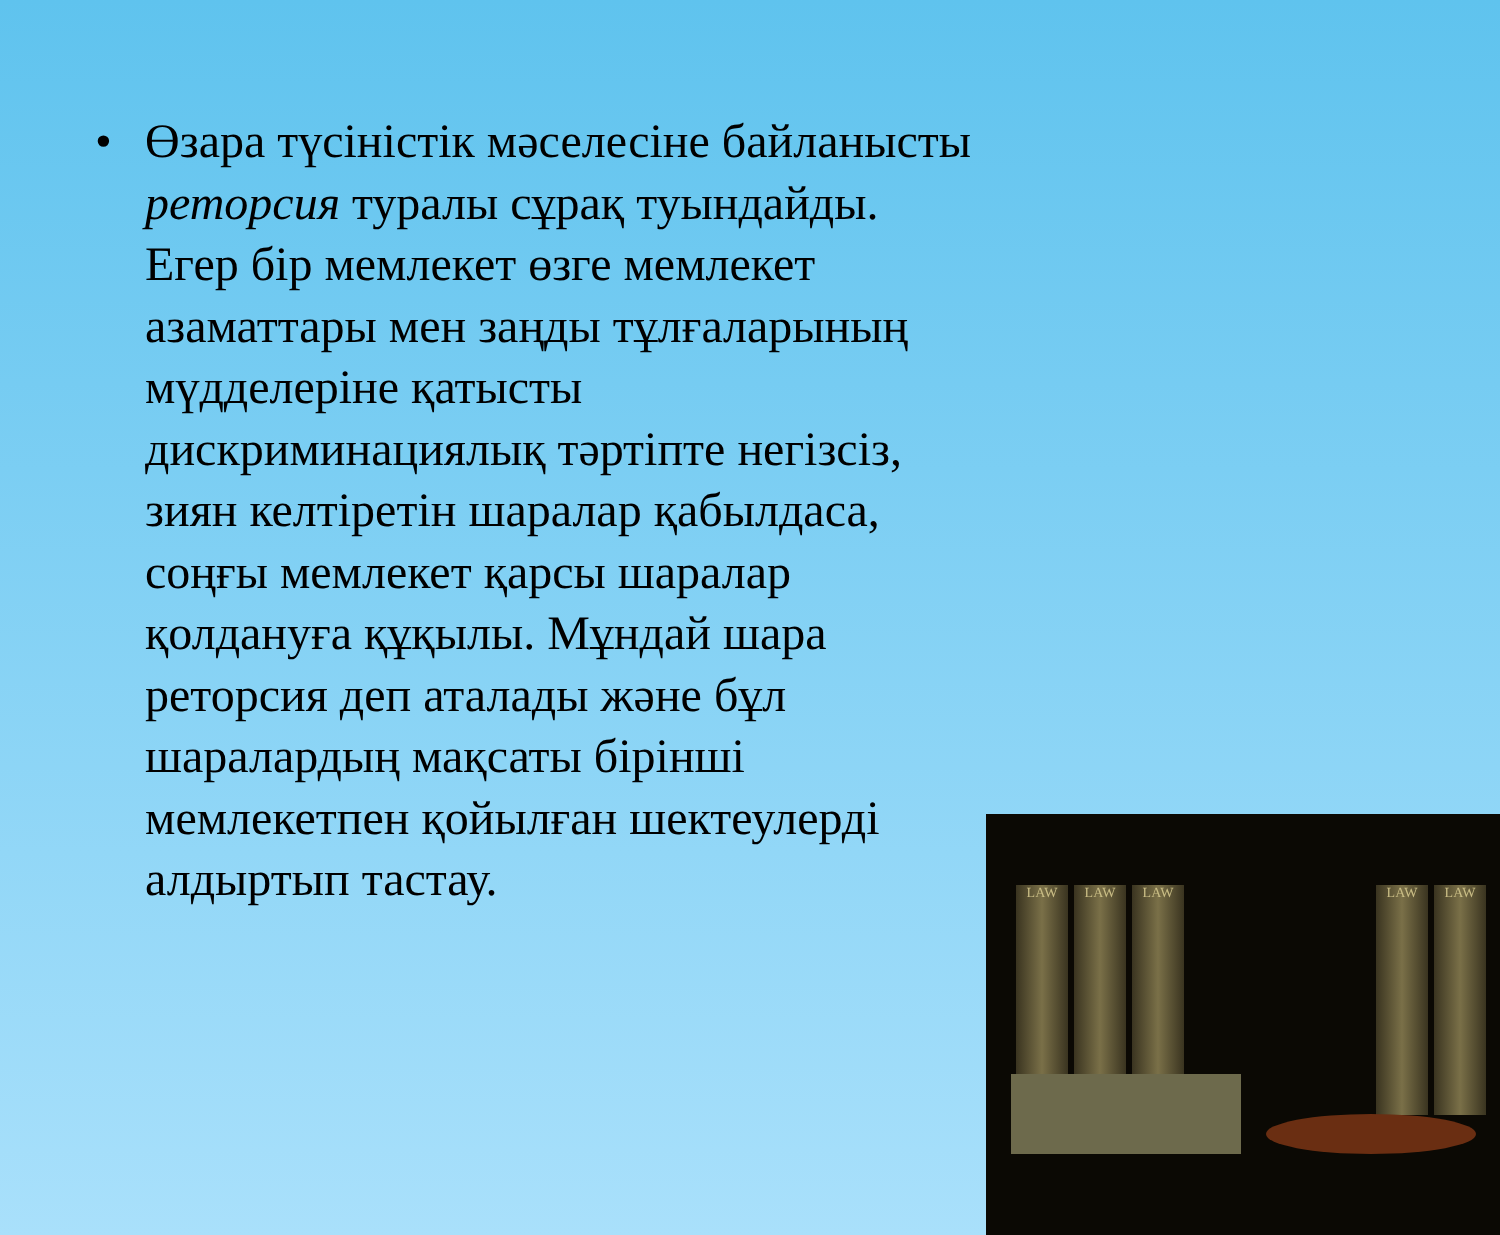• Өзара түсіністік мәселесіне байланысты реторсия туралы сұрақ туындайды. Егер бір мемлекет өзге мемлекет азаматтары мен заңды тұлғаларының мүдделеріне қатысты дискриминациялық тәртіпте негізсіз, зиян келтіретін шаралар қабылдаса, соңғы мемлекет қарсы шаралар қолдануға құқылы. Мұндай шара реторсия деп аталады және бұл шаралардың мақсаты бірінші мемлекетпен қойылған шектеулерді алдыртып тастау.
LAW LAW LAW LAW LAW